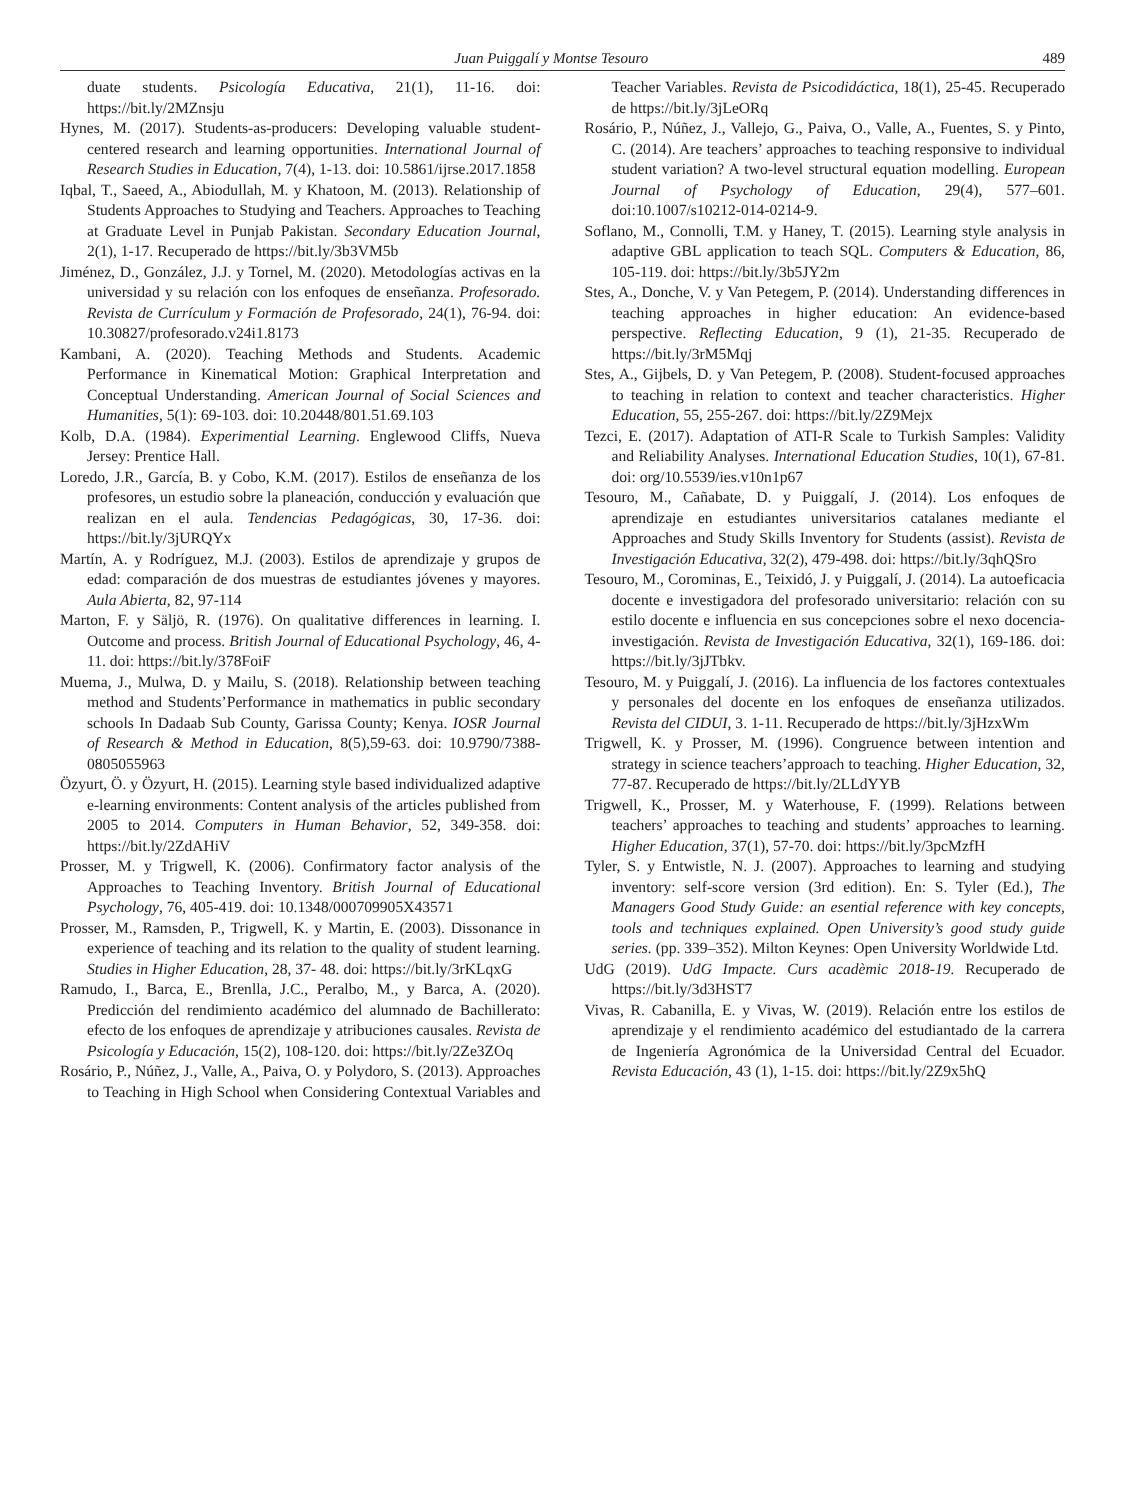Juan Puiggalí y Montse Tesouro 489
duate students. Psicología Educativa, 21(1), 11-16. doi: https://bit.ly/2MZnsju
Hynes, M. (2017). Students-as-producers: Developing valuable student-centered research and learning opportunities. International Journal of Research Studies in Education, 7(4), 1-13. doi: 10.5861/ijrse.2017.1858
Iqbal, T., Saeed, A., Abiodullah, M. y Khatoon, M. (2013). Relationship of Students Approaches to Studying and Teachers. Approaches to Teaching at Graduate Level in Punjab Pakistan. Secondary Education Journal, 2(1), 1-17. Recuperado de https://bit.ly/3b3VM5b
Jiménez, D., González, J.J. y Tornel, M. (2020). Metodologías activas en la universidad y su relación con los enfoques de enseñanza. Profesorado. Revista de Currículum y Formación de Profesorado, 24(1), 76-94. doi: 10.30827/profesorado.v24i1.8173
Kambani, A. (2020). Teaching Methods and Students. Academic Performance in Kinematical Motion: Graphical Interpretation and Conceptual Understanding. American Journal of Social Sciences and Humanities, 5(1): 69-103. doi: 10.20448/801.51.69.103
Kolb, D.A. (1984). Experimential Learning. Englewood Cliffs, Nueva Jersey: Prentice Hall.
Loredo, J.R., García, B. y Cobo, K.M. (2017). Estilos de enseñanza de los profesores, un estudio sobre la planeación, conducción y evaluación que realizan en el aula. Tendencias Pedagógicas, 30, 17-36. doi: https://bit.ly/3jURQYx
Martín, A. y Rodríguez, M.J. (2003). Estilos de aprendizaje y grupos de edad: comparación de dos muestras de estudiantes jóvenes y mayores. Aula Abierta, 82, 97-114
Marton, F. y Säljö, R. (1976). On qualitative differences in learning. I. Outcome and process. British Journal of Educational Psychology, 46, 4-11. doi: https://bit.ly/378FoiF
Muema, J., Mulwa, D. y Mailu, S. (2018). Relationship between teaching method and Students’Performance in mathematics in public secondary schools In Dadaab Sub County, Garissa County; Kenya. IOSR Journal of Research & Method in Education, 8(5),59-63. doi: 10.9790/7388-0805055963
Özyurt, Ö. y Özyurt, H. (2015). Learning style based individualized adaptive e-learning environments: Content analysis of the articles published from 2005 to 2014. Computers in Human Behavior, 52, 349-358. doi: https://bit.ly/2ZdAHiV
Prosser, M. y Trigwell, K. (2006). Confirmatory factor analysis of the Approaches to Teaching Inventory. British Journal of Educational Psychology, 76, 405-419. doi: 10.1348/000709905X43571
Prosser, M., Ramsden, P., Trigwell, K. y Martin, E. (2003). Dissonance in experience of teaching and its relation to the quality of student learning. Studies in Higher Education, 28, 37- 48. doi: https://bit.ly/3rKLqxG
Ramudo, I., Barca, E., Brenlla, J.C., Peralbo, M., y Barca, A. (2020). Predicción del rendimiento académico del alumnado de Bachillerato: efecto de los enfoques de aprendizaje y atribuciones causales. Revista de Psicología y Educación, 15(2), 108-120. doi: https://bit.ly/2Ze3ZOq
Rosário, P., Núñez, J., Valle, A., Paiva, O. y Polydoro, S. (2013). Approaches to Teaching in High School when Considering Contextual Variables and Teacher Variables. Revista de Psicodidáctica, 18(1), 25-45. Recuperado de https://bit.ly/3jLeORq
Rosário, P., Núñez, J., Vallejo, G., Paiva, O., Valle, A., Fuentes, S. y Pinto, C. (2014). Are teachers’ approaches to teaching responsive to individual student variation? A two-level structural equation modelling. European Journal of Psychology of Education, 29(4), 577–601. doi:10.1007/s10212-014-0214-9.
Soflano, M., Connolli, T.M. y Haney, T. (2015). Learning style analysis in adaptive GBL application to teach SQL. Computers & Education, 86, 105-119. doi: https://bit.ly/3b5JY2m
Stes, A., Donche, V. y Van Petegem, P. (2014). Understanding differences in teaching approaches in higher education: An evidence-based perspective. Reflecting Education, 9 (1), 21-35. Recuperado de https://bit.ly/3rM5Mqj
Stes, A., Gijbels, D. y Van Petegem, P. (2008). Student-focused approaches to teaching in relation to context and teacher characteristics. Higher Education, 55, 255-267. doi: https://bit.ly/2Z9Mejx
Tezci, E. (2017). Adaptation of ATI-R Scale to Turkish Samples: Validity and Reliability Analyses. International Education Studies, 10(1), 67-81. doi: org/10.5539/ies.v10n1p67
Tesouro, M., Cañabate, D. y Puiggalí, J. (2014). Los enfoques de aprendizaje en estudiantes universitarios catalanes mediante el Approaches and Study Skills Inventory for Students (assist). Revista de Investigación Educativa, 32(2), 479-498. doi: https://bit.ly/3qhQSro
Tesouro, M., Corominas, E., Teixidó, J. y Puiggalí, J. (2014). La autoeficacia docente e investigadora del profesorado universitario: relación con su estilo docente e influencia en sus concepciones sobre el nexo docencia-investigación. Revista de Investigación Educativa, 32(1), 169-186. doi: https://bit.ly/3jJTbkv.
Tesouro, M. y Puiggalí, J. (2016). La influencia de los factores contextuales y personales del docente en los enfoques de enseñanza utilizados. Revista del CIDUI, 3. 1-11. Recuperado de https://bit.ly/3jHzxWm
Trigwell, K. y Prosser, M. (1996). Congruence between intention and strategy in science teachers’approach to teaching. Higher Education, 32, 77-87. Recuperado de https://bit.ly/2LLdYYB
Trigwell, K., Prosser, M. y Waterhouse, F. (1999). Relations between teachers’ approaches to teaching and students’ approaches to learning. Higher Education, 37(1), 57-70. doi: https://bit.ly/3pcMzfH
Tyler, S. y Entwistle, N. J. (2007). Approaches to learning and studying inventory: self-score version (3rd edition). En: S. Tyler (Ed.), The Managers Good Study Guide: an esential reference with key concepts, tools and techniques explained. Open University’s good study guide series. (pp. 339–352). Milton Keynes: Open University Worldwide Ltd.
UdG (2019). UdG Impacte. Curs acadèmic 2018-19. Recuperado de https://bit.ly/3d3HST7
Vivas, R. Cabanilla, E. y Vivas, W. (2019). Relación entre los estilos de aprendizaje y el rendimiento académico del estudiantado de la carrera de Ingeniería Agronómica de la Universidad Central del Ecuador. Revista Educación, 43 (1), 1-15. doi: https://bit.ly/2Z9x5hQ